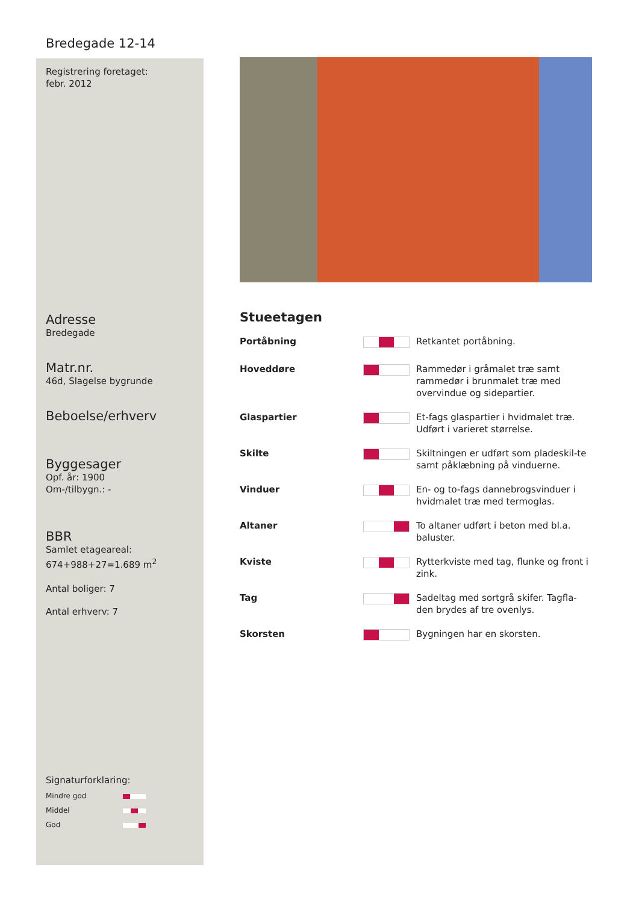Bredegade 12-14
Registrering foretaget:
febr. 2012
Adresse
Bredegade
Matr.nr.
46d, Slagelse bygrunde
Beboelse/erhverv
Byggesager
Opf. år: 1900
Om-/tilbygn.: -
BBR
Samlet etageareal:
674+988+27=1.689 m<sup>2</sup>
Antal boliger: 7
Antal erhverv: 7
Signaturforklaring:
| Mindre god | |
| Middel | |
| God | |
Stueetagen
| Portåbning | | Retkantet portåbning. |
| Hoveddøre | | Rammedør i gråmalet træ samt rammedør i brunmalet træ med overvindue og sidepartier. |
| Glaspartier | | Et-fags glaspartier i hvidmalet træ. Udført i varieret størrelse. |
| Skilte | | Skiltningen er udført som pladeskil-te samt påklæbning på vinduerne. |
| Vinduer | | En- og to-fags dannebrogsvinduer i hvidmalet træ med termoglas. |
| Altaner | | To altaner udført i beton med bl.a. baluster. |
| Kviste | | Rytterkviste med tag, flunke og front i zink. |
| Tag | | Sadeltag med sortgrå skifer. Tagfla-den brydes af tre ovenlys. |
| Skorsten | | Bygningen har en skorsten. |